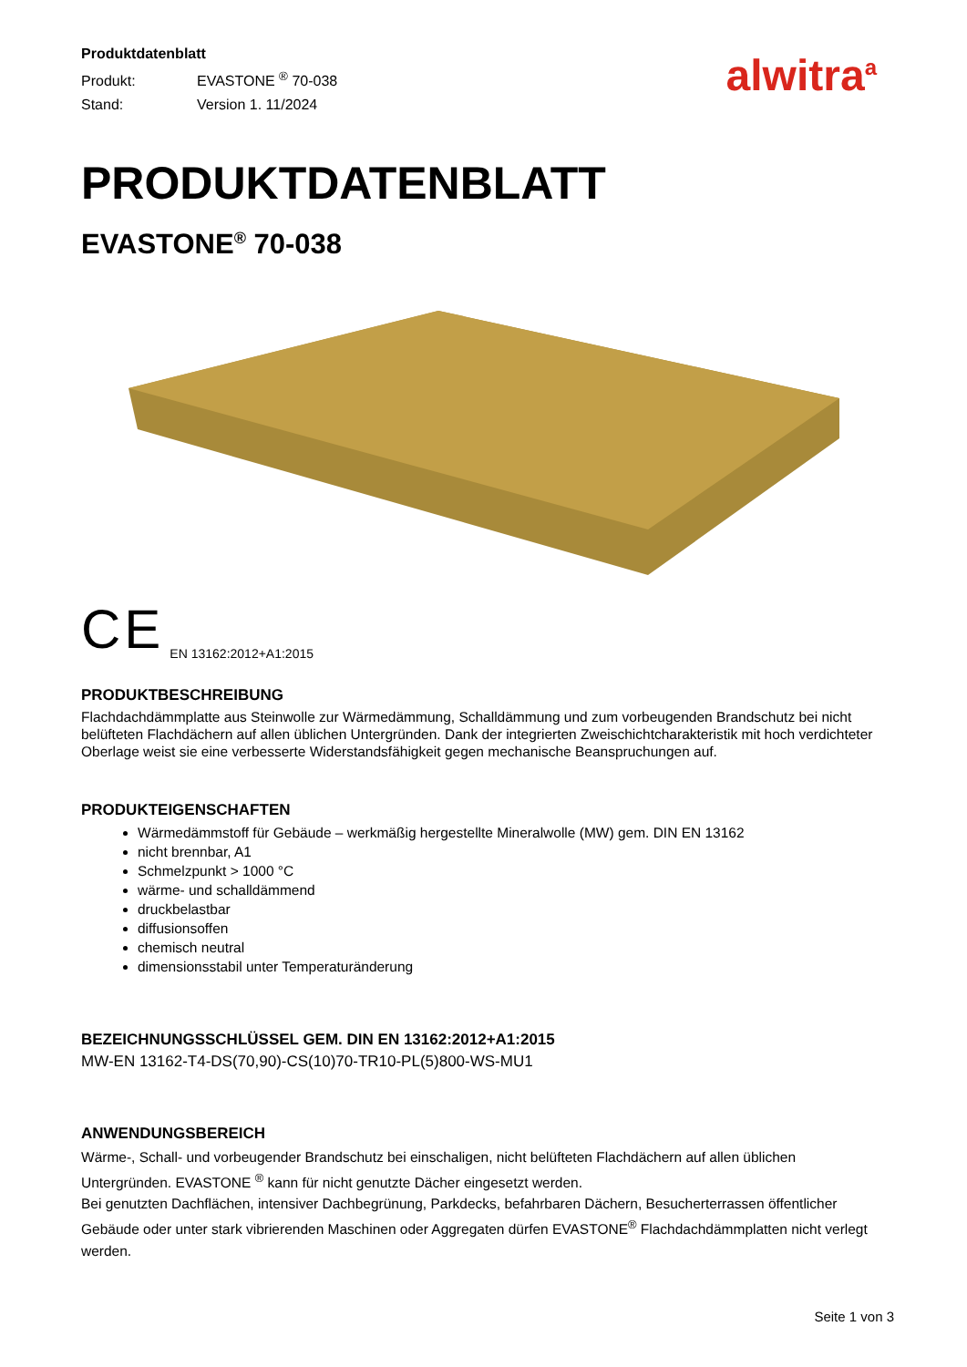Produktdatenblatt
Produkt: EVASTONE <sup>®</sup> 70-038
Stand: Version 1. 11/2024
alwitra<sup>a</sup>
PRODUKTDATENBLATT
EVASTONE<sup>®</sup> 70-038
CE EN 13162:2012+A1:2015
PRODUKTBESCHREIBUNG
Flachdachdämmplatte aus Steinwolle zur Wärmedämmung, Schalldämmung und zum vorbeugenden Brandschutz bei nicht belüfteten Flachdächern auf allen üblichen Untergründen. Dank der integrierten Zweischichtcharakteristik mit hoch verdichteter Oberlage weist sie eine verbesserte Widerstandsfähigkeit gegen mechanische Beanspruchungen auf.
PRODUKTEIGENSCHAFTEN
Wärmedämmstoff für Gebäude – werkmäßig hergestellte Mineralwolle (MW) gem. DIN EN 13162
nicht brennbar, A1
Schmelzpunkt > 1000 °C
wärme- und schalldämmend
druckbelastbar
diffusionsoffen
chemisch neutral
dimensionsstabil unter Temperaturänderung
BEZEICHNUNGSSCHLÜSSEL GEM. DIN EN 13162:2012+A1:2015
MW-EN 13162-T4-DS(70,90)-CS(10)70-TR10-PL(5)800-WS-MU1
ANWENDUNGSBEREICH
Wärme-, Schall- und vorbeugender Brandschutz bei einschaligen, nicht belüfteten Flachdächern auf allen üblichen Untergründen. EVASTONE <sup>®</sup> kann für nicht genutzte Dächer eingesetzt werden.
Bei genutzten Dachflächen, intensiver Dachbegrünung, Parkdecks, befahrbaren Dächern, Besucherterrassen öffentlicher Gebäude oder unter stark vibrierenden Maschinen oder Aggregaten dürfen EVASTONE<sup>®</sup> Flachdachdämmplatten nicht verlegt werden.
Seite 1 von 3